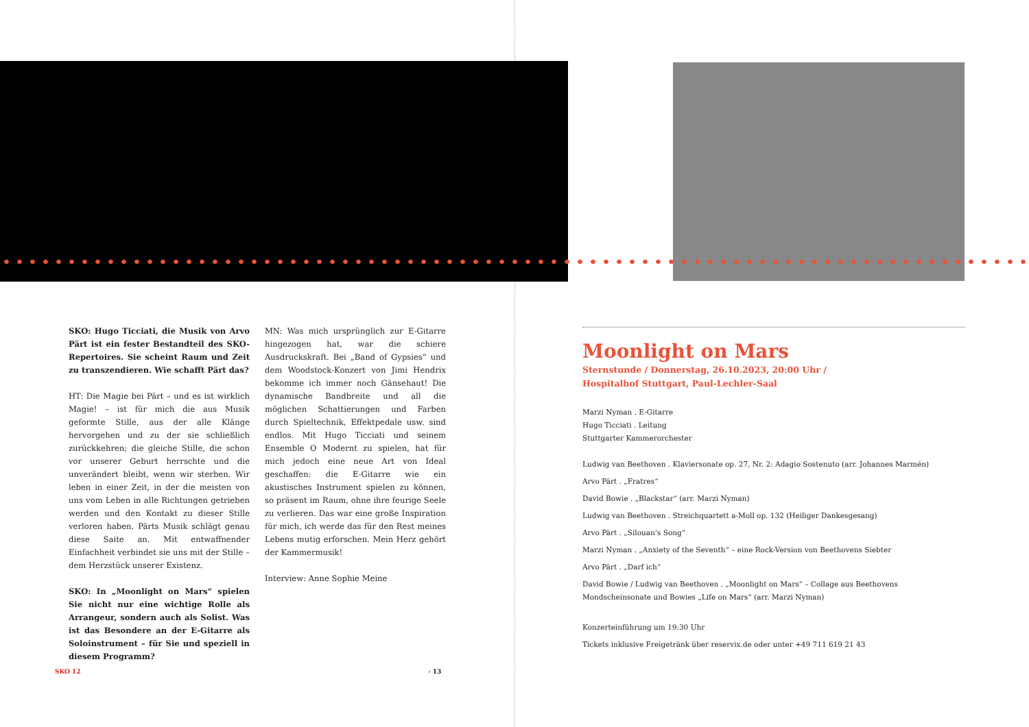SKO: Hugo Ticciati, die Musik von Arvo Pärt ist ein fester Bestandteil des SKO-Repertoires. Sie scheint Raum und Zeit zu transzendieren. Wie schafft Pärt das?
HT: Die Magie bei Pärt – und es ist wirklich Magie! – ist für mich die aus Musik geformte Stille, aus der alle Klänge hervorgehen und zu der sie schließlich zurückkehren; die gleiche Stille, die schon vor unserer Geburt herrschte und die unverändert bleibt, wenn wir sterben. Wir leben in einer Zeit, in der die meisten von uns vom Leben in alle Richtungen getrieben werden und den Kontakt zu dieser Stille verloren haben. Pärts Musik schlägt genau diese Saite an. Mit entwaffnender Einfachheit verbindet sie uns mit der Stille – dem Herzstück unserer Existenz.
SKO: In „Moonlight on Mars“ spielen Sie nicht nur eine wichtige Rolle als Arrangeur, sondern auch als Solist. Was ist das Besondere an der E-Gitarre als Soloinstrument – für Sie und speziell in diesem Programm?
MN: Was mich ursprünglich zur E-Gitarre hingezogen hat, war die schiere Ausdruckskraft. Bei „Band of Gypsies“ und dem Woodstock-Konzert von Jimi Hendrix bekomme ich immer noch Gänsehaut! Die dynamische Bandbreite und all die möglichen Schattierungen und Farben durch Spieltechnik, Effektpedale usw. sind endlos. Mit Hugo Ticciati und seinem Ensemble O Modernt zu spielen, hat für mich jedoch eine neue Art von Ideal geschaffen: die E-Gitarre wie ein akustisches Instrument spielen zu können, so präsent im Raum, ohne ihre feurige Seele zu verlieren. Das war eine große Inspiration für mich, ich werde das für den Rest meines Lebens mutig erforschen. Mein Herz gehört der Kammermusik!
Interview: Anne Sophie Meine
Moonlight on Mars
Sternstunde / Donnerstag, 26.10.2023, 20:00 Uhr /
Hospitalhof Stuttgart, Paul-Lechler-Saal
Marzi Nyman . E-Gitarre
Hugo Ticciati . Leitung
Stuttgarter Kammerorchester
Ludwig van Beethoven . Klaviersonate op. 27, Nr. 2: Adagio Sostenuto (arr. Johannes Marmén)
Arvo Pärt . „Fratres“
David Bowie . „Blackstar“ (arr. Marzi Nyman)
Ludwig van Beethoven . Streichquartett a-Moll op. 132 (Heiliger Dankesgesang)
Arvo Pärt . „Silouan’s Song“
Marzi Nyman . „Anxiety of the Seventh“ – eine Rock-Version von Beethovens Siebter
Arvo Pärt . „Darf ich“
David Bowie / Ludwig van Beethoven . „Moonlight on Mars“ – Collage aus Beethovens Mondscheinsonate und Bowies „Life on Mars“ (arr. Marzi Nyman)
Konzerteinführung um 19:30 Uhr
Tickets inklusive Freigetränk über reservix.de oder unter +49 711 619 21 43
SKO 12 › 13